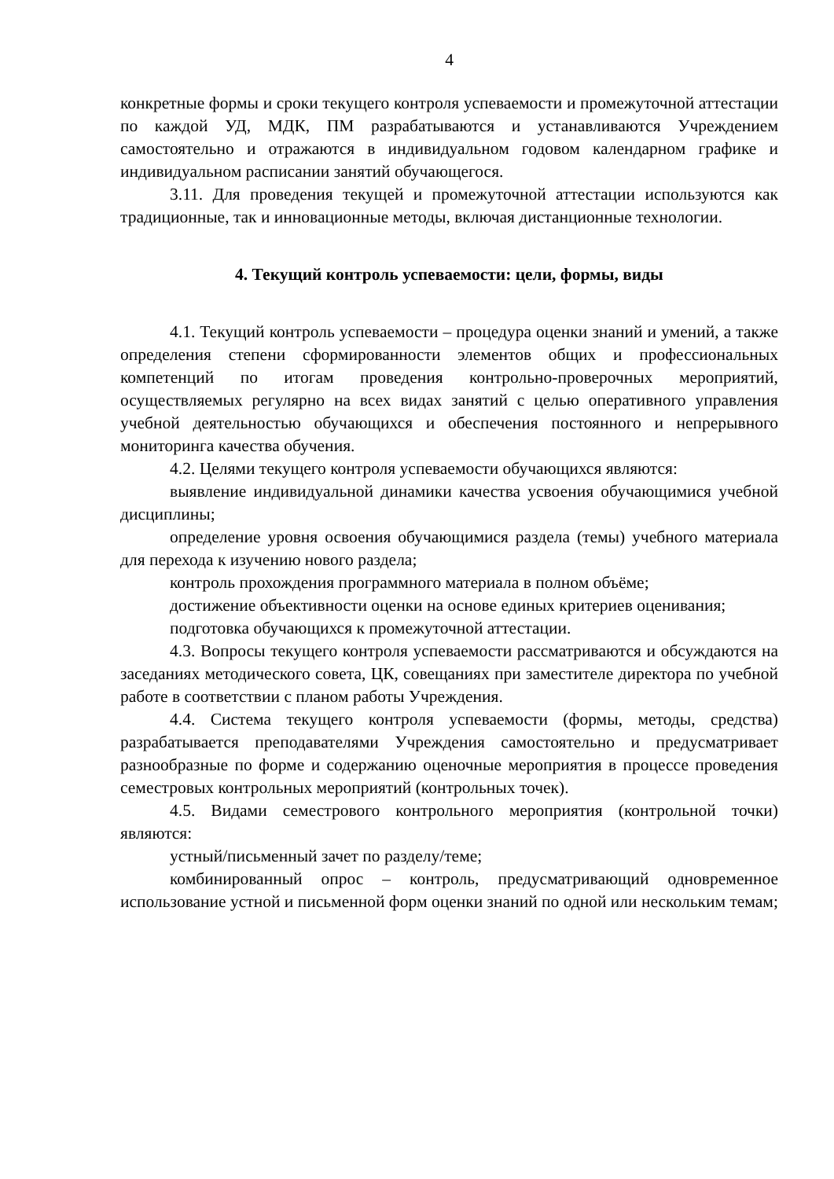4
конкретные формы и сроки текущего контроля успеваемости и промежуточной аттестации по каждой УД, МДК, ПМ разрабатываются и устанавливаются Учреждением самостоятельно и отражаются в индивидуальном годовом календарном графике и индивидуальном расписании занятий обучающегося.
3.11. Для проведения текущей и промежуточной аттестации используются как традиционные, так и инновационные методы, включая дистанционные технологии.
4. Текущий контроль успеваемости: цели, формы, виды
4.1. Текущий контроль успеваемости – процедура оценки знаний и умений, а также определения степени сформированности элементов общих и профессиональных компетенций по итогам проведения контрольно-проверочных мероприятий, осуществляемых регулярно на всех видах занятий с целью оперативного управления учебной деятельностью обучающихся и обеспечения постоянного и непрерывного мониторинга качества обучения.
4.2. Целями текущего контроля успеваемости обучающихся являются:
выявление индивидуальной динамики качества усвоения обучающимися учебной дисциплины;
определение уровня освоения обучающимися раздела (темы) учебного материала для перехода к изучению нового раздела;
контроль прохождения программного материала в полном объёме;
достижение объективности оценки на основе единых критериев оценивания;
подготовка обучающихся к промежуточной аттестации.
4.3. Вопросы текущего контроля успеваемости рассматриваются и обсуждаются на заседаниях методического совета, ЦК, совещаниях при заместителе директора по учебной работе в соответствии с планом работы Учреждения.
4.4. Система текущего контроля успеваемости (формы, методы, средства) разрабатывается преподавателями Учреждения самостоятельно и предусматривает разнообразные по форме и содержанию оценочные мероприятия в процессе проведения семестровых контрольных мероприятий (контрольных точек).
4.5. Видами семестрового контрольного мероприятия (контрольной точки) являются:
устный/письменный зачет по разделу/теме;
комбинированный опрос – контроль, предусматривающий одновременное использование устной и письменной форм оценки знаний по одной или нескольким темам;